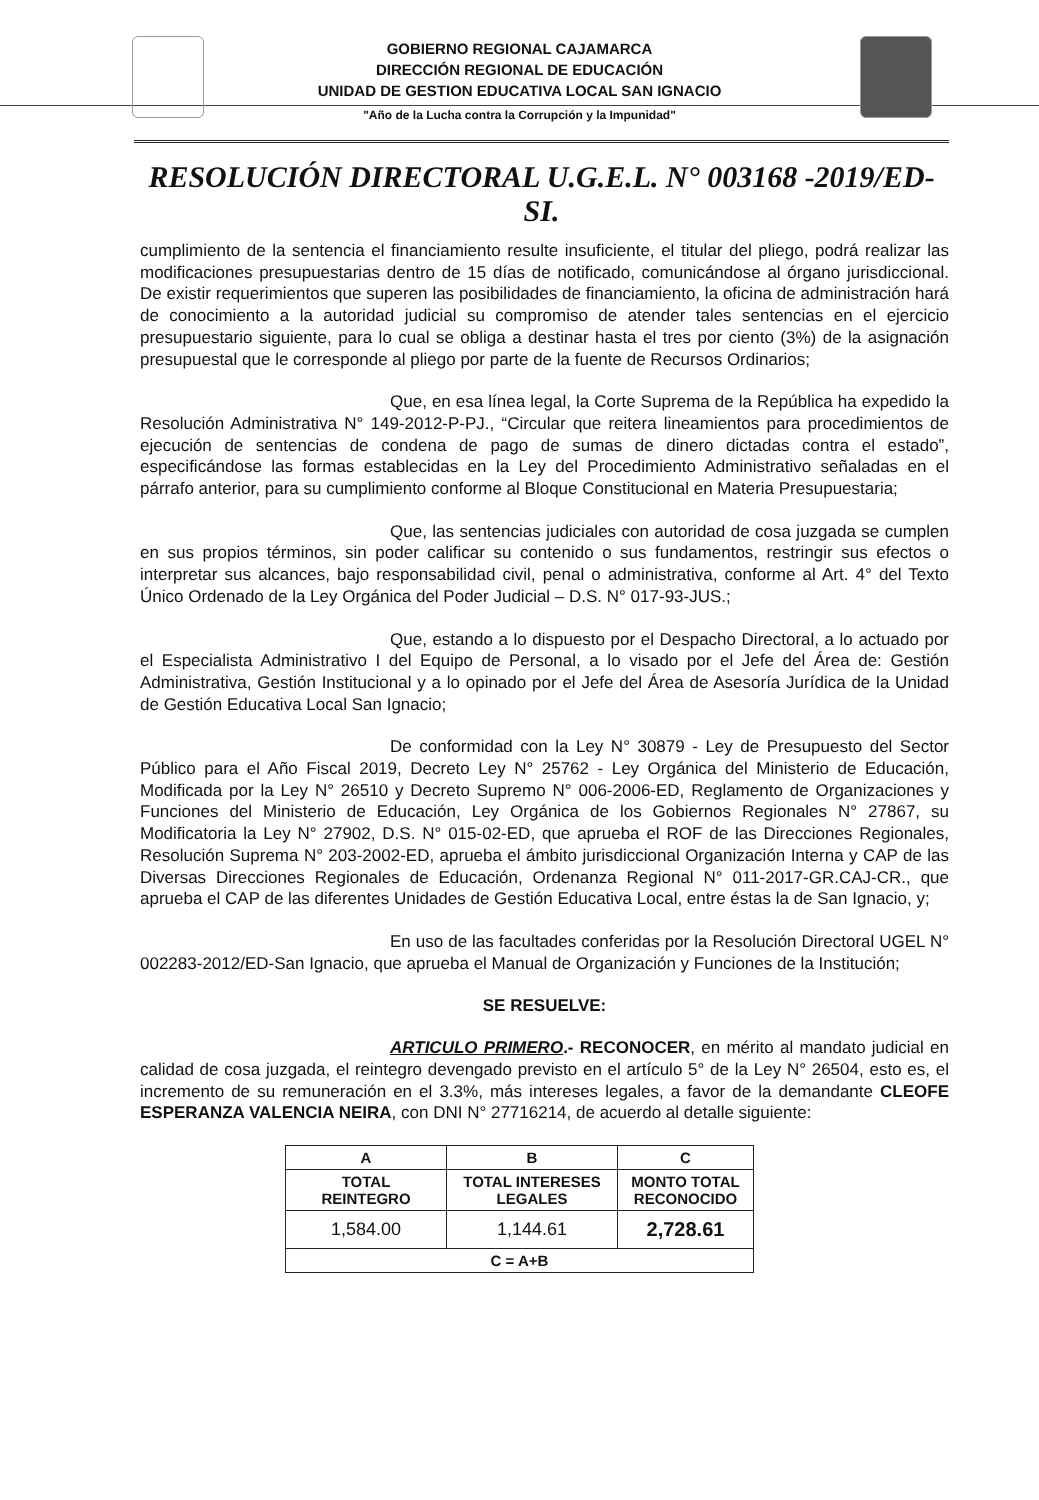GOBIERNO REGIONAL CAJAMARCA
DIRECCIÓN REGIONAL DE EDUCACIÓN
UNIDAD DE GESTION EDUCATIVA LOCAL SAN IGNACIO
"Año de la Lucha contra la Corrupción y la Impunidad"
RESOLUCIÓN DIRECTORAL U.G.E.L. N° 003168 -2019/ED-SI.
cumplimiento de la sentencia el financiamiento resulte insuficiente, el titular del pliego, podrá realizar las modificaciones presupuestarias dentro de 15 días de notificado, comunicándose al órgano jurisdiccional. De existir requerimientos que superen las posibilidades de financiamiento, la oficina de administración hará de conocimiento a la autoridad judicial su compromiso de atender tales sentencias en el ejercicio presupuestario siguiente, para lo cual se obliga a destinar hasta el tres por ciento (3%) de la asignación presupuestal que le corresponde al pliego por parte de la fuente de Recursos Ordinarios;
Que, en esa línea legal, la Corte Suprema de la República ha expedido la Resolución Administrativa N° 149-2012-P-PJ., “Circular que reitera lineamientos para procedimientos de ejecución de sentencias de condena de pago de sumas de dinero dictadas contra el estado”, especificándose las formas establecidas en la Ley del Procedimiento Administrativo señaladas en el párrafo anterior, para su cumplimiento conforme al Bloque Constitucional en Materia Presupuestaria;
Que, las sentencias judiciales con autoridad de cosa juzgada se cumplen en sus propios términos, sin poder calificar su contenido o sus fundamentos, restringir sus efectos o interpretar sus alcances, bajo responsabilidad civil, penal o administrativa, conforme al Art. 4° del Texto Único Ordenado de la Ley Orgánica del Poder Judicial – D.S. N° 017-93-JUS.;
Que, estando a lo dispuesto por el Despacho Directoral, a lo actuado por el Especialista Administrativo I del Equipo de Personal, a lo visado por el Jefe del Área de: Gestión Administrativa, Gestión Institucional y a lo opinado por el Jefe del Área de Asesoría Jurídica de la Unidad de Gestión Educativa Local San Ignacio;
De conformidad con la Ley N° 30879 - Ley de Presupuesto del Sector Público para el Año Fiscal 2019, Decreto Ley N° 25762 - Ley Orgánica del Ministerio de Educación, Modificada por la Ley N° 26510 y Decreto Supremo N° 006-2006-ED, Reglamento de Organizaciones y Funciones del Ministerio de Educación, Ley Orgánica de los Gobiernos Regionales N° 27867, su Modificatoria la Ley N° 27902, D.S. N° 015-02-ED, que aprueba el ROF de las Direcciones Regionales, Resolución Suprema N° 203-2002-ED, aprueba el ámbito jurisdiccional Organización Interna y CAP de las Diversas Direcciones Regionales de Educación, Ordenanza Regional N° 011-2017-GR.CAJ-CR., que aprueba el CAP de las diferentes Unidades de Gestión Educativa Local, entre éstas la de San Ignacio, y;
En uso de las facultades conferidas por la Resolución Directoral UGEL N° 002283-2012/ED-San Ignacio, que aprueba el Manual de Organización y Funciones de la Institución;
SE RESUELVE:
ARTICULO PRIMERO.- RECONOCER, en mérito al mandato judicial en calidad de cosa juzgada, el reintegro devengado previsto en el artículo 5° de la Ley N° 26504, esto es, el incremento de su remuneración en el 3.3%, más intereses legales, a favor de la demandante CLEOFE ESPERANZA VALENCIA NEIRA, con DNI N° 27716214, de acuerdo al detalle siguiente:
| A | B | C |
| --- | --- | --- |
| TOTAL REINTEGRO | TOTAL INTERESES LEGALES | MONTO TOTAL RECONOCIDO |
| 1,584.00 | 1,144.61 | 2,728.61 |
| C = A+B | | |